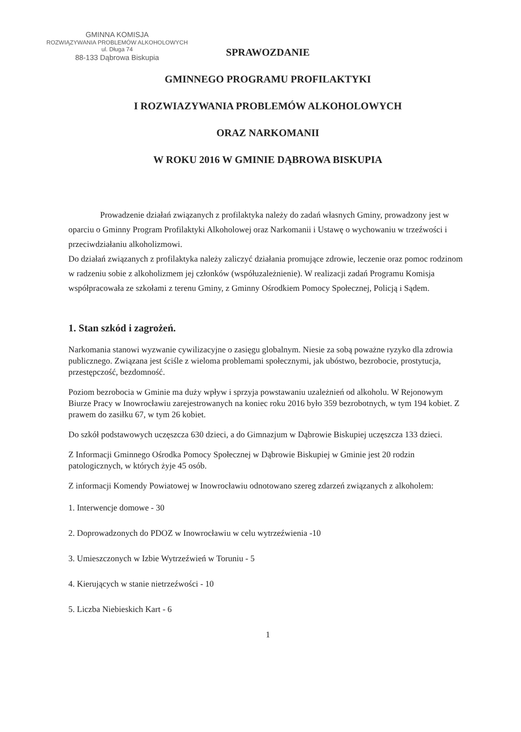GMINNA KOMISJA
ROZWIĄZYWANIA PROBLEMÓW ALKOHOLOWYCH
ul. Długa 74
88-133 Dąbrowa Biskupia
SPRAWOZDANIE
GMINNEGO PROGRAMU PROFILAKTYKI
I ROZWIAZYWANIA PROBLEMÓW ALKOHOLOWYCH
ORAZ NARKOMANII
W ROKU 2016 W GMINIE DĄBROWA BISKUPIA
Prowadzenie działań związanych z profilaktyka należy do zadań własnych Gminy, prowadzony jest w oparciu o Gminny Program Profilaktyki Alkoholowej oraz Narkomanii i Ustawę o wychowaniu w trzeźwości i przeciwdziałaniu alkoholizmowi.
Do działań związanych z profilaktyka należy zaliczyć działania promujące zdrowie, leczenie oraz pomoc rodzinom w radzeniu sobie z alkoholizmem jej członków (współuzależnienie). W realizacji zadań Programu Komisja współpracowała ze szkołami z terenu Gminy, z Gminny Ośrodkiem Pomocy Społecznej, Policją i Sądem.
1. Stan szkód i zagrożeń.
Narkomania stanowi wyzwanie cywilizacyjne o zasięgu globalnym. Niesie za sobą poważne ryzyko dla zdrowia publicznego. Związana jest ściśle z wieloma problemami społecznymi, jak ubóstwo, bezrobocie, prostytucja, przestępczość, bezdomność.
Poziom bezrobocia w Gminie ma duży wpływ i sprzyja powstawaniu uzależnień od alkoholu. W Rejonowym Biurze Pracy w Inowrocławiu zarejestrowanych na koniec roku 2016 było 359 bezrobotnych, w tym 194 kobiet. Z prawem do zasiłku 67, w tym 26 kobiet.
Do szkół podstawowych uczęszcza 630 dzieci, a do Gimnazjum w Dąbrowie Biskupiej uczęszcza 133 dzieci.
Z Informacji Gminnego Ośrodka Pomocy Społecznej w Dąbrowie Biskupiej w Gminie jest 20 rodzin patologicznych, w których żyje 45 osób.
Z informacji Komendy Powiatowej w Inowrocławiu odnotowano szereg zdarzeń związanych z alkoholem:
1. Interwencje domowe - 30
2. Doprowadzonych do PDOZ w Inowrocławiu w celu wytrzeźwienia -10
3. Umieszczonych w Izbie Wytrzeźwień w Toruniu - 5
4. Kierujących w stanie nietrzeźwości - 10
5. Liczba Niebieskich Kart - 6
1